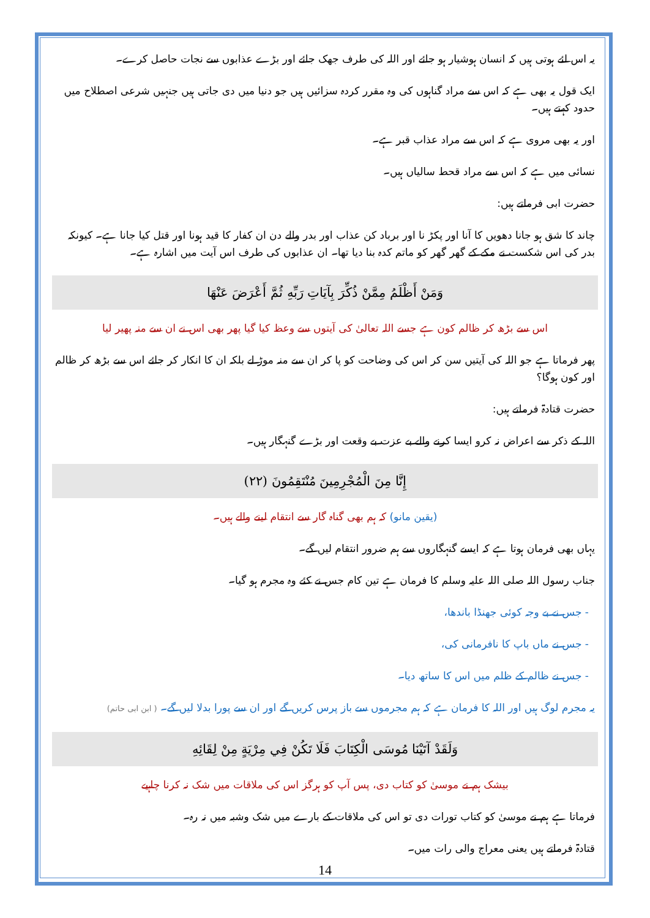یہ اس لئے ہوتی ہیں کہ انسان ہوشیار ہو جائے اور اللہ کی طرف جھک جائے اور بڑے عذابوں سے نجات حاصل کرے۔
ایک قول یہ بھی ہے کہ اس سے مراد گناہوں کی وہ مقرر کردہ سزائیں ہیں جو دنیا میں دی جاتی ہیں جنہیں شرعی اصطلاح میں حدود کہتے ہیں۔
اور یہ بھی مروی ہے کہ اس سے مراد عذاب قبر ہے۔
نسائی میں ہے کہ اس سے مراد قحط سالیاں ہیں۔
حضرت ابی فرماتے ہیں:
چاند کا شق ہو جانا دھویں کا آنا اور پکڑ نا اور برباد کن عذاب اور بدر والے دن ان کفار کا قید ہونا اور قتل کیا جانا ہے۔ کیونکہ بدر کی اس شکست نے مکے کے گھر گھر کو ماتم کدہ بنا دیا تھا۔ ان عذابوں کی طرف اس آیت میں اشارہ ہے۔
وَمَنْ أَظْلَمُ مِمَّنْ ذُكِّرَ بِآيَاتِ رَبِّهِ ثُمَّ أَعْرَضَ عَنْهَا
اس سے بڑھ کر ظالم کون ہے جسے اللہ تعالیٰ کی آیتوں سے وعظ کیا گیا پھر بھی اس نے ان سے منہ پھیر لیا
پھر فرماتا ہے جو اللہ کی آیتیں سن کر اس کی وضاحت کو پا کر ان سے منہ موڑ لے بلکہ ان کا انکار کر جائے اس سے بڑھ کر ظالم اور کون ہوگا؟
حضرت قتادۃ فرماتے ہیں:
اللہ کے ذکر سے اعراض نہ کرو ایسا کرنے والے بے عزت بے وقعت اور بڑے گنہگار ہیں۔
إِنَّا مِنَ الْمُجْرِمِينَ مُنْتَقِمُونَ (٢٢)
(یقین مانو) کہ ہم بھی گناہ گار سے انتقام لینے والے ہیں۔
یہاں بھی فرمان ہوتا ہے کہ ایسے گنہگاروں سے ہم ضرور انتقام لیں گے۔
جناب رسول اللہ صلی اللہ علیہ وسلم کا فرمان ہے تین کام جس نے کئے وہ مجرم ہو گیا۔
- جس نے بے وجہ کوئی جھنڈا باندھا،
- جس نے ماں باپ کا نافرمانی کی،
- جس نے ظالم کے ظلم میں اس کا ساتھ دیا۔
یہ مجرم لوگ ہیں اور اللہ کا فرمان ہے کہ ہم مجرموں سے باز پرس کریں گے اور ان سے پورا بدلا لیں گے۔ ( ابن ابی حاتم)
وَلَقَدْ آتَيْنَا مُوسَى الْكِتَابَ فَلَا تَكُنْ فِي مِرْيَةٍ مِنْ لِقَائِهِ
بیشک ہم نے موسیٰ کو کتاب دی، پس آپ کو ہرگز اس کی ملاقات میں شک نہ کرنا چاہیے
فرماتا ہے ہم نے موسیٰ کو کتاب تورات دی تو اس کی ملاقات کے بارے میں شک وشبہ میں نہ رہ۔
قتادۃ فرماتے ہیں یعنی معراج والی رات میں۔
14